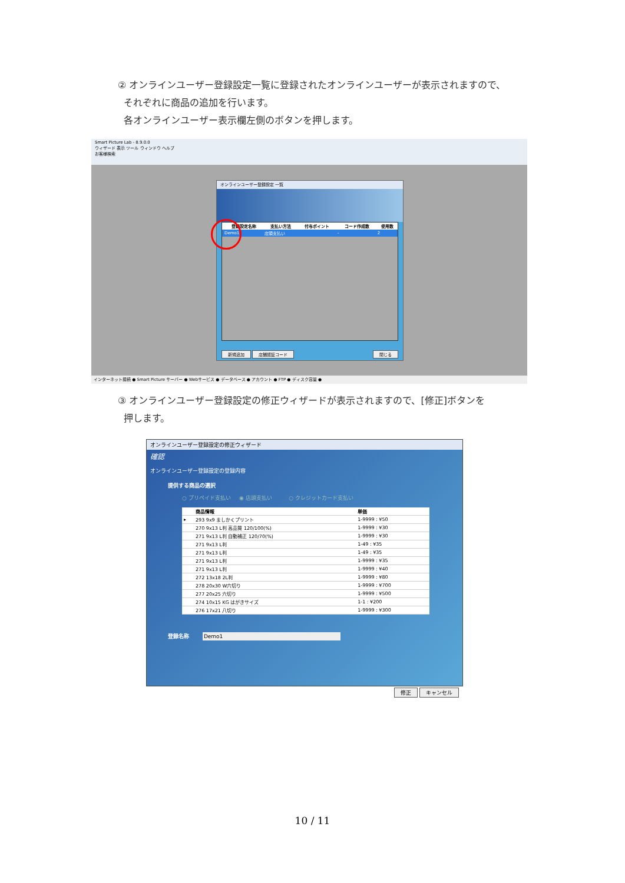② オンラインユーザー登録設定一覧に登録されたオンラインユーザーが表示されますので、
それぞれに商品の追加を行います。
各オンラインユーザー表示欄左側のボタンを押します。
Smart Picture Lab - 8.9.0.0
ウィザード 表示 ツール ウィンドウ ヘルプ
お客様検索
オンラインユーザー登録設定 一覧
| | 登録設定名称 | 支払い方法 | 付与ポイント | コード作成数 | 使用数 |
| --- | --- | --- | --- | --- | --- |
| | Demo1 | 店頭支払い | | - | 2 |
新規追加 店舗認証コード 閉じる
インターネット接続 ● Smart Picture サーバー ● Webサービス ● データベース ● アカウント ● FTP ● ディスク容量 ●
③ オンラインユーザー登録設定の修正ウィザードが表示されますので、[修正]ボタンを
押します。
オンラインユーザー登録設定の修正ウィザード
確認
オンラインユーザー登録設定の登録内容
提供する商品の選択
○ プリペイド支払い ◉ 店頭支払い ○ クレジットカード支払い
| | 商品情報 | 単価 |
| --- | --- | --- |
| ▸ | 293 9x9 ましかくプリント | 1-9999 : ¥50 |
| | 270 9x13 L判 高品質 120/100(%) | 1-9999 : ¥30 |
| | 271 9x13 L判 自動補正 120/70(%) | 1-9999 : ¥30 |
| | 271 9x13 L判 | 1-49 : ¥35 |
| | 271 9x13 L判 | 1-49 : ¥35 |
| | 271 9x13 L判 | 1-9999 : ¥35 |
| | 271 9x13 L判 | 1-9999 : ¥40 |
| | 272 13x18 2L判 | 1-9999 : ¥80 |
| | 278 20x30 W六切り | 1-9999 : ¥700 |
| | 277 20x25 六切り | 1-9999 : ¥500 |
| | 274 10x15 KG はがきサイズ | 1-1 : ¥200 |
| | 276 17x21 八切り | 1-9999 : ¥300 |
登録名称 Demo1
修正 キャンセル
10 / 11